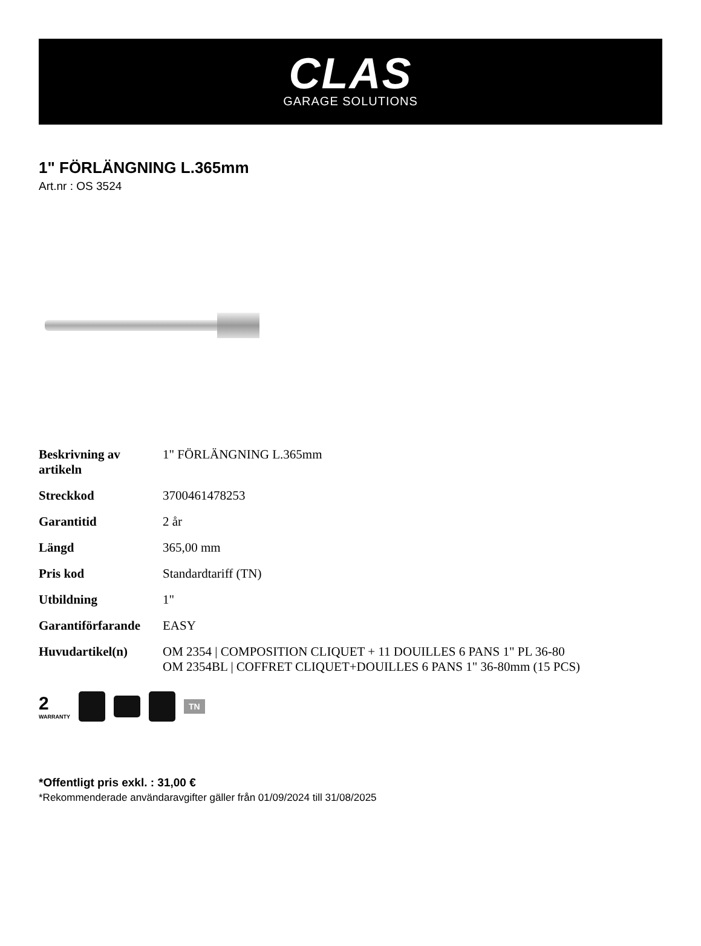CLAS
GARAGE SOLUTIONS
1" FÖRLÄNGNING L.365mm
Art.nr : OS 3524
| Beskrivning av artikeln | 1" FÖRLÄNGNING L.365mm |
| Streckkod | 3700461478253 |
| Garantitid | 2 år |
| Längd | 365,00 mm |
| Pris kod | Standardtariff (TN) |
| Utbildning | 1" |
| Garantiförfarande | EASY |
| Huvudartikel(n) | OM 2354 / COMPOSITION CLIQUET + 11 DOUILLES 6 PANS 1" PL 36-80 OM 2354BL / COFFRET CLIQUET+DOUILLES 6 PANS 1" 36-80mm (15 PCS) |
2
WARRANTY
TN
*Offentligt pris exkl. : 31,00 €
*Rekommenderade användaravgifter gäller från 01/09/2024 till 31/08/2025